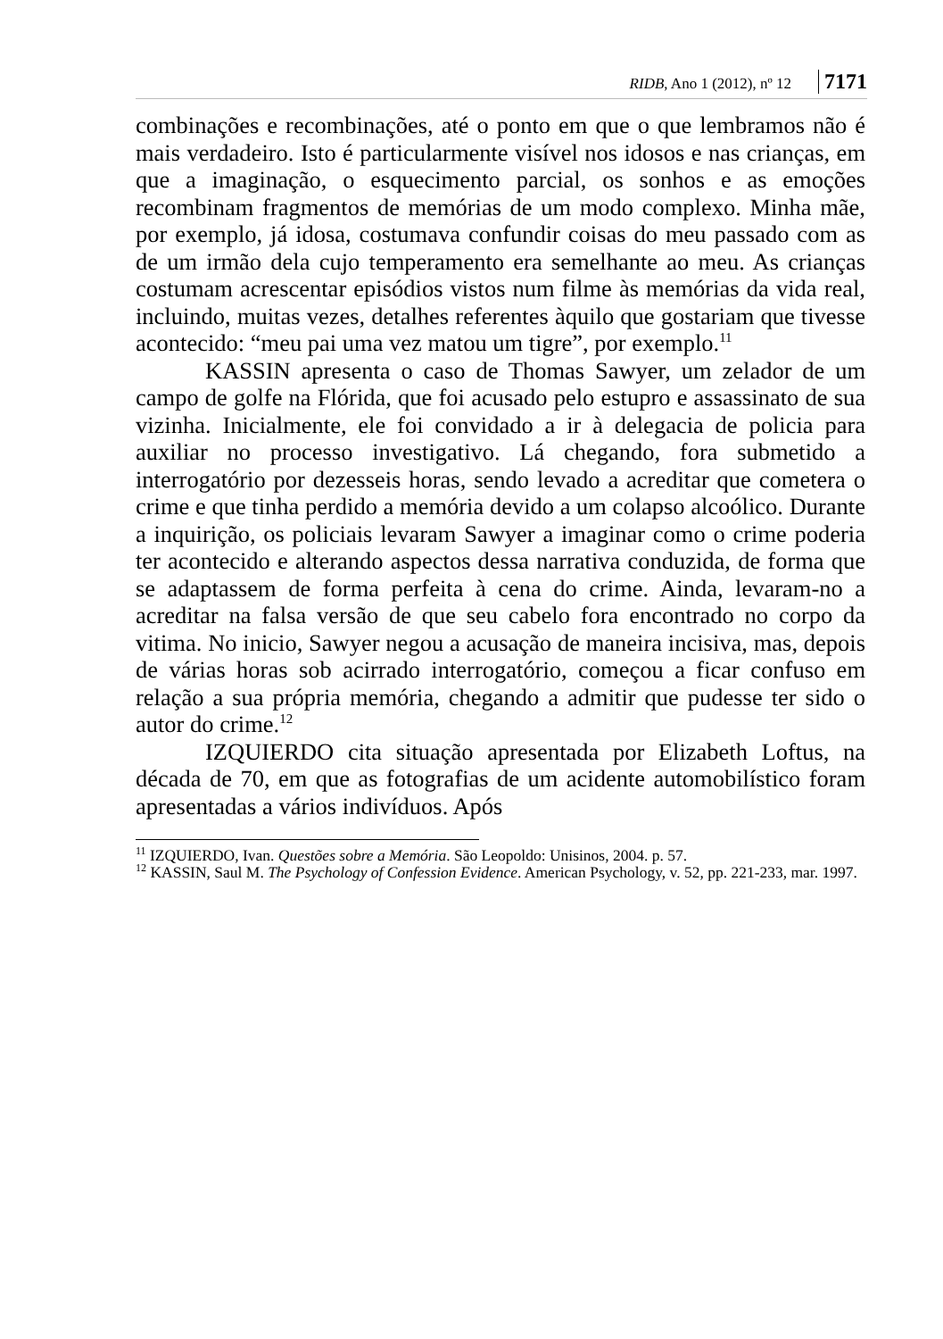RIDB, Ano 1 (2012), nº 12 7171
combinações e recombinações, até o ponto em que o que lembramos não é mais verdadeiro. Isto é particularmente visível nos idosos e nas crianças, em que a imaginação, o esquecimento parcial, os sonhos e as emoções recombinam fragmentos de memórias de um modo complexo. Minha mãe, por exemplo, já idosa, costumava confundir coisas do meu passado com as de um irmão dela cujo temperamento era semelhante ao meu. As crianças costumam acrescentar episódios vistos num filme às memórias da vida real, incluindo, muitas vezes, detalhes referentes àquilo que gostariam que tivesse acontecido: “meu pai uma vez matou um tigre”, por exemplo.<sup>11</sup>
KASSIN apresenta o caso de Thomas Sawyer, um zelador de um campo de golfe na Flórida, que foi acusado pelo estupro e assassinato de sua vizinha. Inicialmente, ele foi convidado a ir à delegacia de policia para auxiliar no processo investigativo. Lá chegando, fora submetido a interrogatório por dezesseis horas, sendo levado a acreditar que cometera o crime e que tinha perdido a memória devido a um colapso alcoólico. Durante a inquirição, os policiais levaram Sawyer a imaginar como o crime poderia ter acontecido e alterando aspectos dessa narrativa conduzida, de forma que se adaptassem de forma perfeita à cena do crime. Ainda, levaram-no a acreditar na falsa versão de que seu cabelo fora encontrado no corpo da vitima. No inicio, Sawyer negou a acusação de maneira incisiva, mas, depois de várias horas sob acirrado interrogatório, começou a ficar confuso em relação a sua própria memória, chegando a admitir que pudesse ter sido o autor do crime.<sup>12</sup>
IZQUIERDO cita situação apresentada por Elizabeth Loftus, na década de 70, em que as fotografias de um acidente automobilístico foram apresentadas a vários indivíduos. Após
<sup>11</sup> IZQUIERDO, Ivan. Questões sobre a Memória. São Leopoldo: Unisinos, 2004. p. 57.
<sup>12</sup> KASSIN, Saul M. The Psychology of Confession Evidence. American Psychology, v. 52, pp. 221-233, mar. 1997.